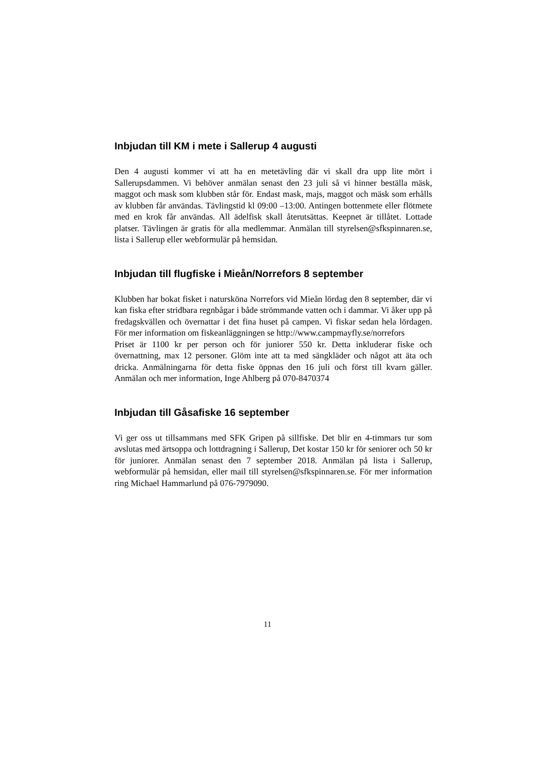Inbjudan till KM i mete i Sallerup 4 augusti
Den 4 augusti kommer vi att ha en metetävling där vi skall dra upp lite mört i Sallerupsdammen. Vi behöver anmälan senast den 23 juli så vi hinner beställa mäsk, maggot och mask som klubben står för. Endast mask, majs, maggot och mäsk som erhålls av klubben får användas. Tävlingstid kl 09:00 –13:00. Antingen bottenmete eller flötmete med en krok får användas. All ädelfisk skall återutsättas. Keepnet är tillåtet. Lottade platser. Tävlingen är gratis för alla medlemmar. Anmälan till styrelsen@sfkspinnaren.se, lista i Sallerup eller webformulär på hemsidan.
Inbjudan till flugfiske i Mieån/Norrefors 8 september
Klubben har bokat fisket i natursköna Norrefors vid Mieån lördag den 8 september, där vi kan fiska efter stridbara regnbågar i både strömmande vatten och i dammar. Vi åker upp på fredagskvällen och övernattar i det fina huset på campen. Vi fiskar sedan hela lördagen. För mer information om fiskeanläggningen se http://www.campmayfly.se/norrefors
Priset är 1100 kr per person och för juniorer 550 kr. Detta inkluderar fiske och övernattning, max 12 personer. Glöm inte att ta med sängkläder och något att äta och dricka. Anmälningarna för detta fiske öppnas den 16 juli och först till kvarn gäller. Anmälan och mer information, Inge Ahlberg på 070-8470374
Inbjudan till Gåsafiske 16 september
Vi ger oss ut tillsammans med SFK Gripen på sillfiske. Det blir en 4-timmars tur som avslutas med ärtsoppa och lottdragning i Sallerup, Det kostar 150 kr för seniorer och 50 kr för juniorer. Anmälan senast den 7 september 2018. Anmälan på lista i Sallerup, webformulär på hemsidan, eller mail till styrelsen@sfkspinnaren.se. För mer information ring Michael Hammarlund på 076-7979090.
11